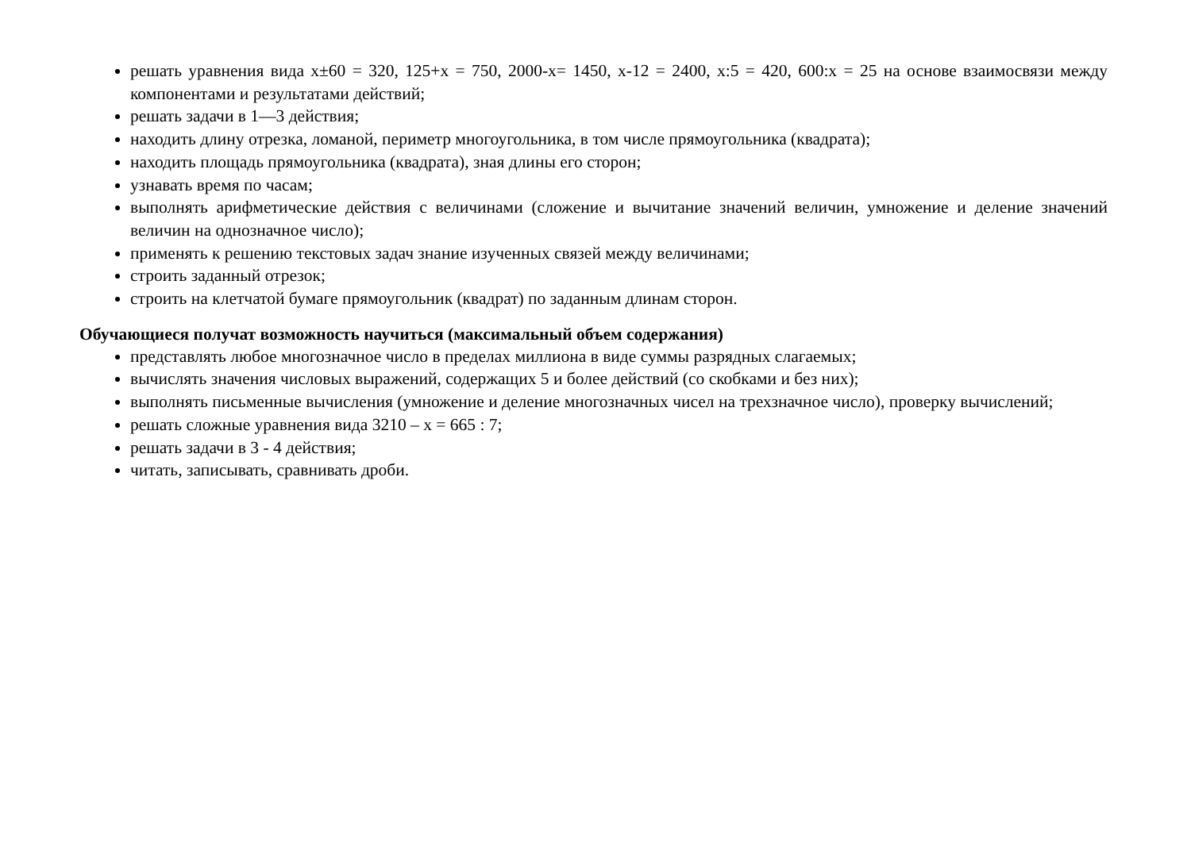решать уравнения вида х±60 = 320, 125+х = 750, 2000-х= 1450, х-12 = 2400, х:5 = 420, 600:х = 25 на основе взаимосвязи между компонентами и результатами действий;
решать задачи в 1—3 действия;
находить длину отрезка, ломаной, периметр многоугольника, в том числе прямоугольника (квадрата);
находить площадь прямоугольника (квадрата), зная длины его сторон;
узнавать время по часам;
выполнять арифметические действия с величинами (сложение и вычитание значений величин, умножение и деление значений величин на однозначное число);
применять к решению текстовых задач знание изученных связей между величинами;
строить заданный отрезок;
строить на клетчатой бумаге прямоугольник (квадрат) по заданным длинам сторон.
Обучающиеся получат возможность научиться (максимальный объем содержания)
представлять любое многозначное число в пределах миллиона в виде суммы разрядных слагаемых;
вычислять значения числовых выражений, содержащих 5 и более действий (со скобками и без них);
выполнять письменные вычисления (умножение и деление многозначных чисел на трехзначное число), проверку вычислений;
решать сложные уравнения вида 3210 – х = 665 : 7;
решать задачи в 3 - 4 действия;
читать, записывать, сравнивать дроби.